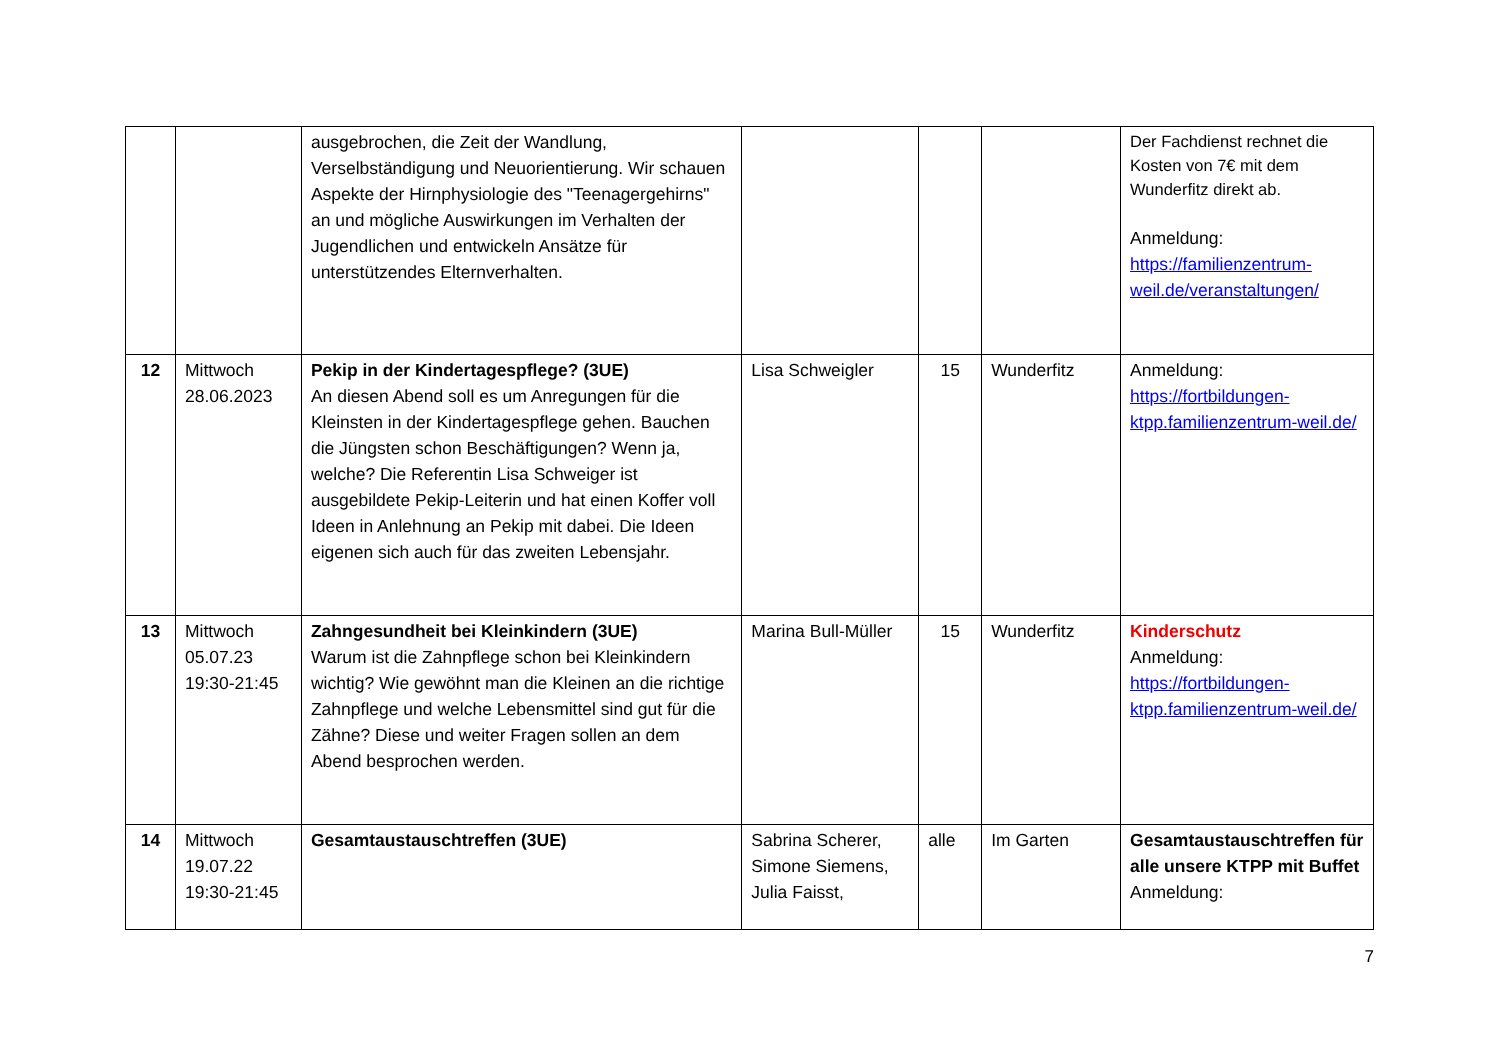| | | ausgebrochen, die Zeit der Wandlung, Verselbständigung und Neuorientierung. Wir schauen Aspekte der Hirnphysiologie des "Teenagergehirns" an und mögliche Auswirkungen im Verhalten der Jugendlichen und entwickeln Ansätze für unterstützendes Elternverhalten. | | | | Der Fachdienst rechnet die Kosten von 7€ mit dem Wunderfitz direkt ab. Anmeldung: https://familienzentrum-weil.de/veranstaltungen/ |
| 12 | Mittwoch 28.06.2023 | Pekip in der Kindertagespflege? (3UE) An diesen Abend soll es um Anregungen für die Kleinsten in der Kindertagespflege gehen. Bauchen die Jüngsten schon Beschäftigungen? Wenn ja, welche? Die Referentin Lisa Schweiger ist ausgebildete Pekip-Leiterin und hat einen Koffer voll Ideen in Anlehnung an Pekip mit dabei. Die Ideen eigenen sich auch für das zweiten Lebensjahr. | Lisa Schweigler | 15 | Wunderfitz | Anmeldung: https://fortbildungen-ktpp.familienzentrum-weil.de/ |
| 13 | Mittwoch 05.07.23 19:30-21:45 | Zahngesundheit bei Kleinkindern (3UE) Warum ist die Zahnpflege schon bei Kleinkindern wichtig? Wie gewöhnt man die Kleinen an die richtige Zahnpflege und welche Lebensmittel sind gut für die Zähne? Diese und weiter Fragen sollen an dem Abend besprochen werden. | Marina Bull-Müller | 15 | Wunderfitz | Kinderschutz Anmeldung: https://fortbildungen-ktpp.familienzentrum-weil.de/ |
| 14 | Mittwoch 19.07.22 19:30-21:45 | Gesamtaustauschtreffen (3UE) | Sabrina Scherer, Simone Siemens, Julia Faisst, | alle | Im Garten | Gesamtaustauschtreffen für alle unsere KTPP mit Buffet Anmeldung: |
7